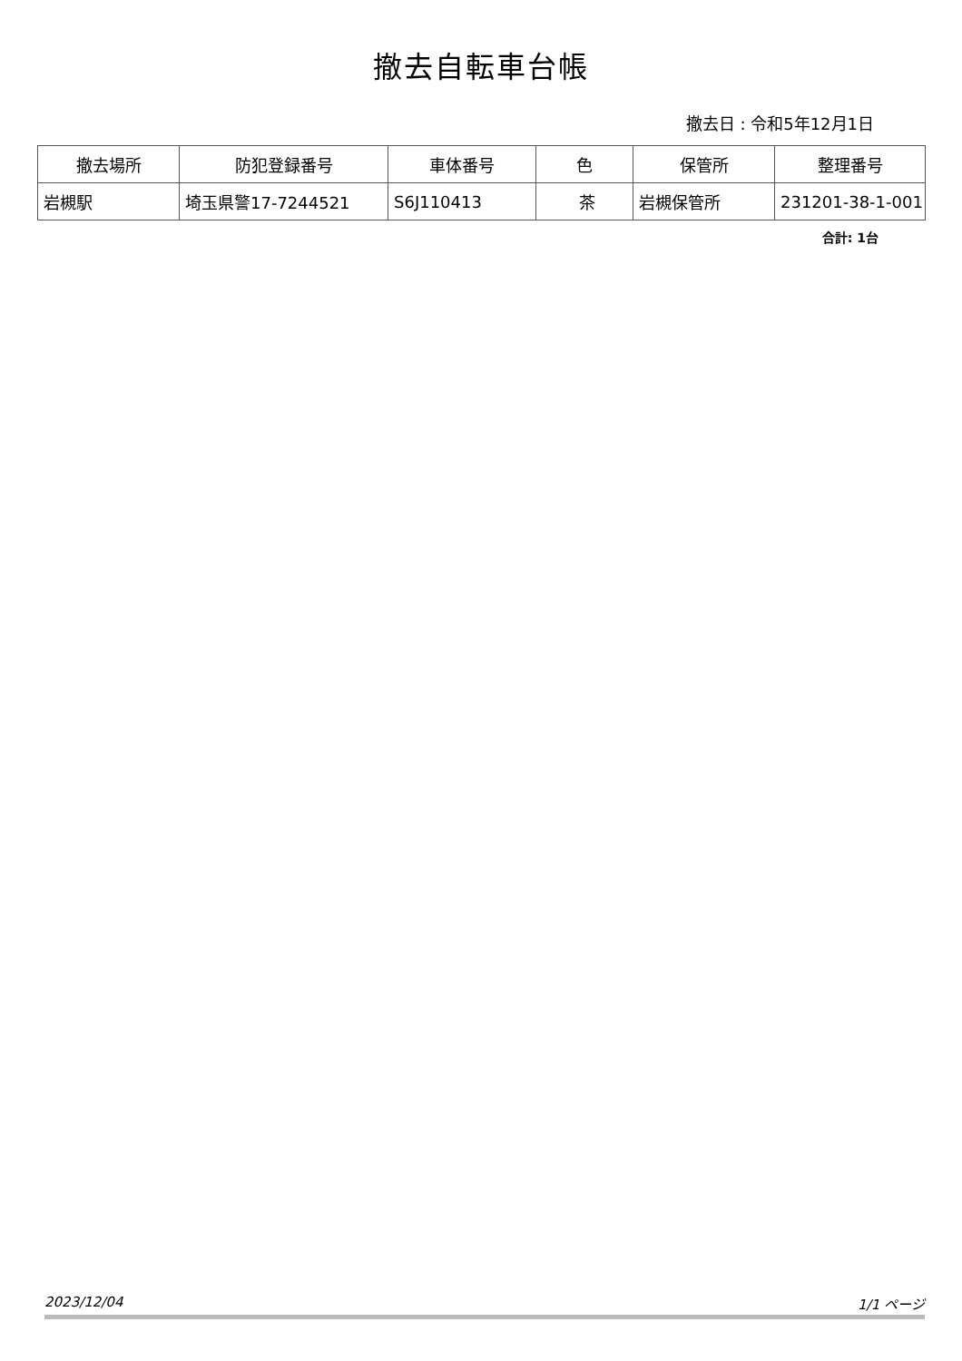撤去自転車台帳
撤去日 : 令和5年12月1日
| 撤去場所 | 防犯登録番号 | 車体番号 | 色 | 保管所 | 整理番号 |
| --- | --- | --- | --- | --- | --- |
| 岩槻駅 | 埼玉県警17-7244521 | S6J110413 | 茶 | 岩槻保管所 | 231201-38-1-001 |
合計: 1台
2023/12/04 1/1 ページ